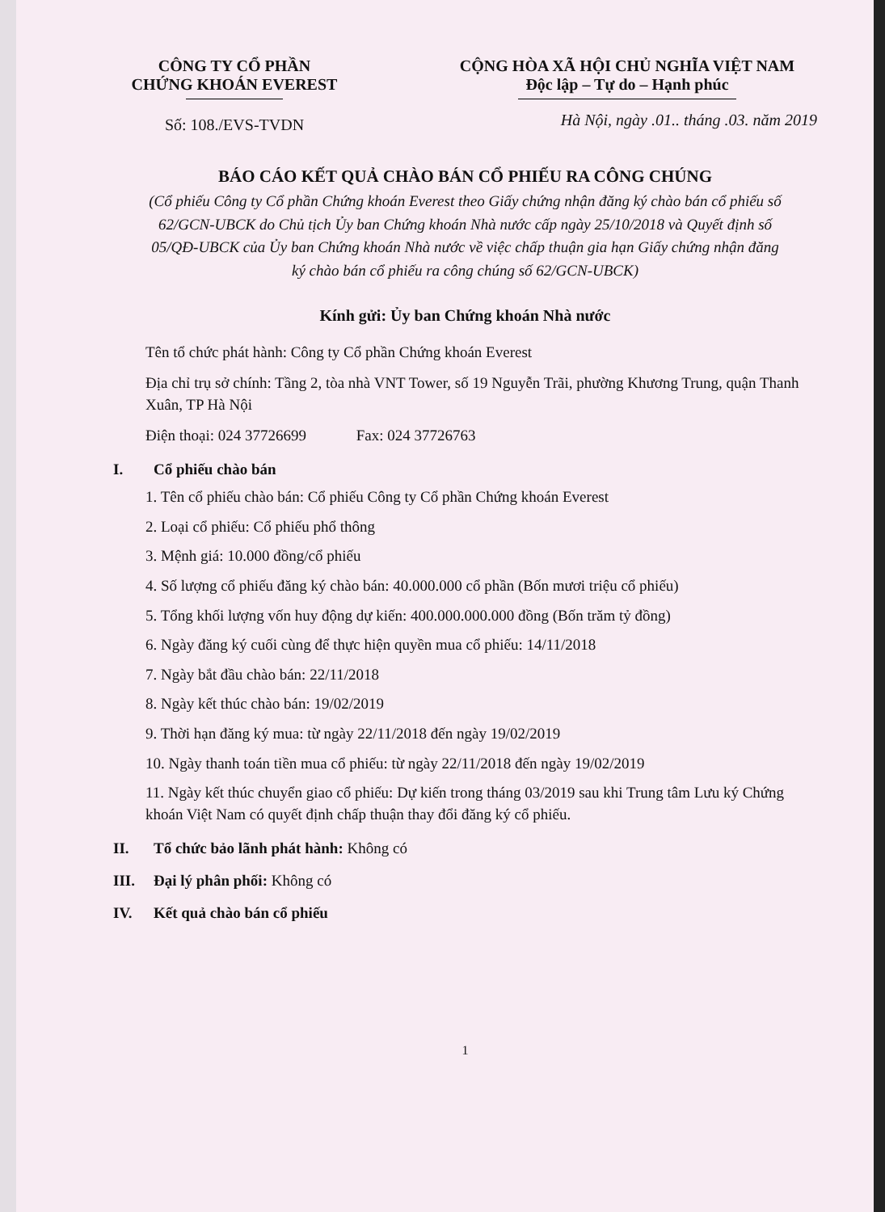CÔNG TY CỔ PHẦN
CHỨNG KHOÁN EVEREST
Số: 108./EVS-TVDN
CỘNG HÒA XÃ HỘI CHỦ NGHĨA VIỆT NAM
Độc lập – Tự do – Hạnh phúc
Hà Nội, ngày .01.. tháng .03. năm 2019
BÁO CÁO KẾT QUẢ CHÀO BÁN CỔ PHIẾU RA CÔNG CHÚNG
(Cổ phiếu Công ty Cổ phần Chứng khoán Everest theo Giấy chứng nhận đăng ký chào bán cổ phiếu số 62/GCN-UBCK do Chủ tịch Ủy ban Chứng khoán Nhà nước cấp ngày 25/10/2018 và Quyết định số 05/QĐ-UBCK của Ủy ban Chứng khoán Nhà nước về việc chấp thuận gia hạn Giấy chứng nhận đăng ký chào bán cổ phiếu ra công chúng số 62/GCN-UBCK)
Kính gửi: Ủy ban Chứng khoán Nhà nước
Tên tổ chức phát hành: Công ty Cổ phần Chứng khoán Everest
Địa chỉ trụ sở chính: Tầng 2, tòa nhà VNT Tower, số 19 Nguyễn Trãi, phường Khương Trung, quận Thanh Xuân, TP Hà Nội
Điện thoại: 024 37726699 Fax: 024 37726763
I. Cổ phiếu chào bán
1. Tên cổ phiếu chào bán: Cổ phiếu Công ty Cổ phần Chứng khoán Everest
2. Loại cổ phiếu: Cổ phiếu phổ thông
3. Mệnh giá: 10.000 đồng/cổ phiếu
4. Số lượng cổ phiếu đăng ký chào bán: 40.000.000 cổ phần (Bốn mươi triệu cổ phiếu)
5. Tổng khối lượng vốn huy động dự kiến: 400.000.000.000 đồng (Bốn trăm tỷ đồng)
6. Ngày đăng ký cuối cùng để thực hiện quyền mua cổ phiếu: 14/11/2018
7. Ngày bắt đầu chào bán: 22/11/2018
8. Ngày kết thúc chào bán: 19/02/2019
9. Thời hạn đăng ký mua: từ ngày 22/11/2018 đến ngày 19/02/2019
10. Ngày thanh toán tiền mua cổ phiếu: từ ngày 22/11/2018 đến ngày 19/02/2019
11. Ngày kết thúc chuyển giao cổ phiếu: Dự kiến trong tháng 03/2019 sau khi Trung tâm Lưu ký Chứng khoán Việt Nam có quyết định chấp thuận thay đổi đăng ký cổ phiếu.
II. Tổ chức bảo lãnh phát hành: Không có
III. Đại lý phân phối: Không có
IV. Kết quả chào bán cổ phiếu
1